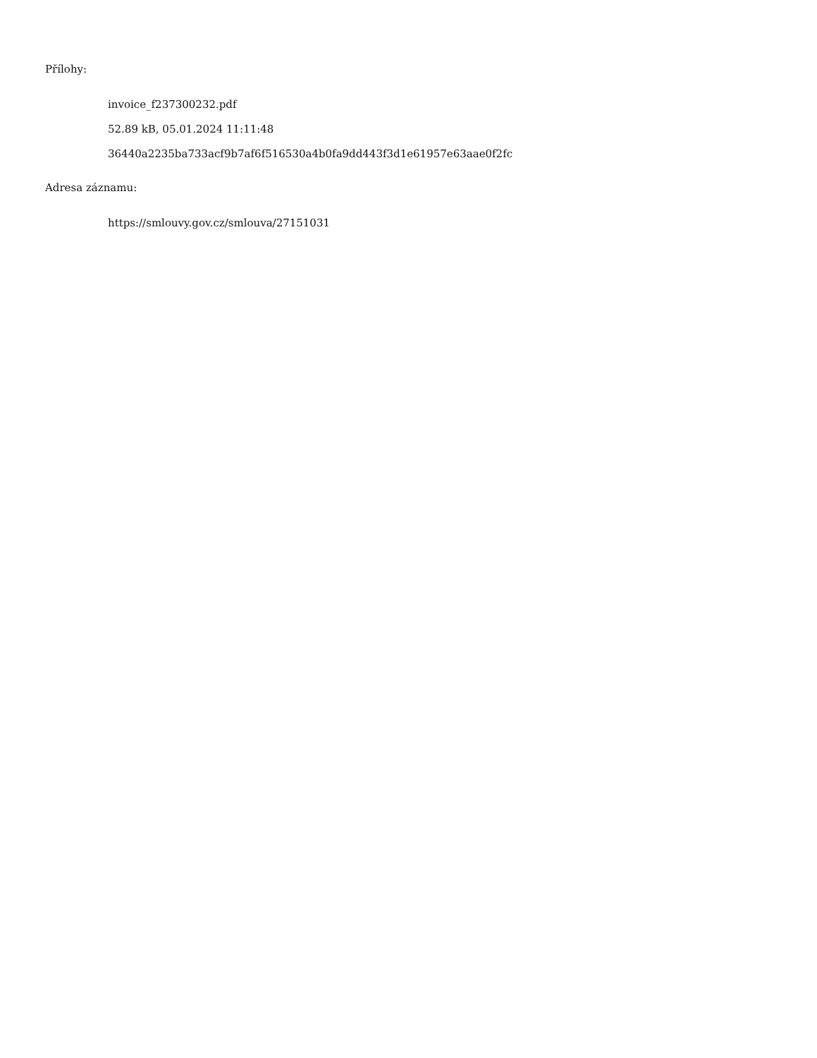Přílohy:
invoice_f237300232.pdf
52.89 kB, 05.01.2024 11:11:48
36440a2235ba733acf9b7af6f516530a4b0fa9dd443f3d1e61957e63aae0f2fc
Adresa záznamu:
https://smlouvy.gov.cz/smlouva/27151031